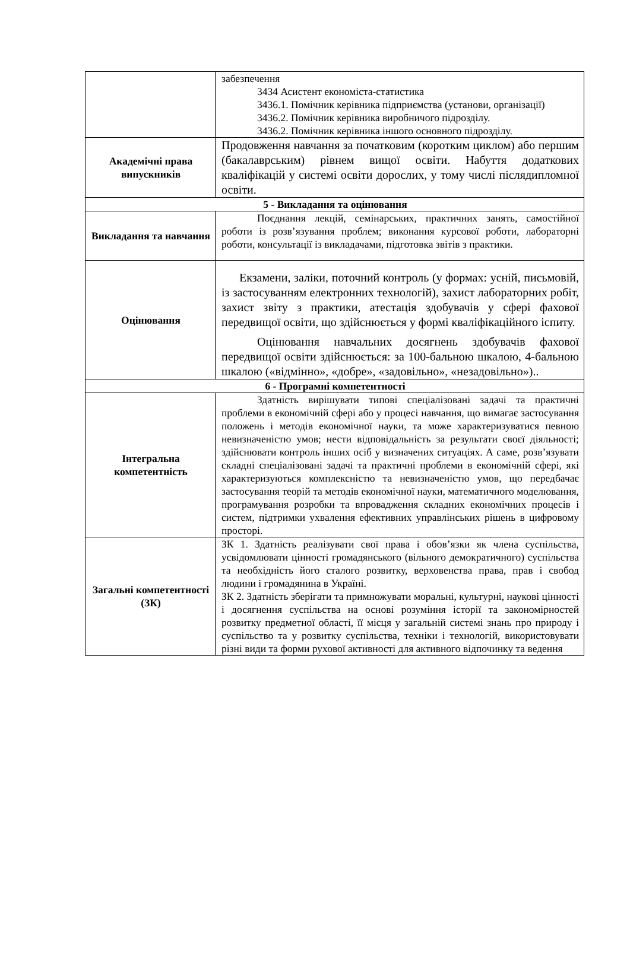| | забезпечення 3434 Асистент економіста-статистика 3436.1. Помічник керівника підприємства (установи, організації) 3436.2. Помічник керівника виробничого підрозділу. 3436.2. Помічник керівника іншого основного підрозділу. |
| Академічні права випускників | Продовження навчання за початковим (коротким циклом) або першим (бакалаврським) рівнем вищої освіти. Набуття додаткових кваліфікацій у системі освіти дорослих, у тому числі післядипломної освіти. |
| 5 - Викладання та оцінювання | |
| Викладання та навчання | Поєднання лекцій, семінарських, практичних занять, самостійної роботи із розв’язування проблем; виконання курсової роботи, лабораторні роботи, консультації із викладачами, підготовка звітів з практики. |
| Оцінювання | Екзамени, заліки, поточний контроль (у формах: усній, письмовій, із застосуванням електронних технологій), захист лабораторних робіт, захист звіту з практики, атестація здобувачів у сфері фахової передвищої освіти, що здійснюється у формі кваліфікаційного іспиту. Оцінювання навчальних досягнень здобувачів фахової передвищої освіти здійснюється: за 100-бальною шкалою, 4-бальною шкалою («відмінно», «добре», «задовільно», «незадовільно»).. |
| 6 - Програмні компетентності | |
| Інтегральна компетентність | Здатність вирішувати типові спеціалізовані задачі та практичні проблеми в економічній сфері або у процесі навчання, що вимагає застосування положень і методів економічної науки, та може характеризуватися певною невизначеністю умов; нести відповідальність за результати своєї діяльності; здійснювати контроль інших осіб у визначених ситуаціях. А саме, розв’язувати складні спеціалізовані задачі та практичні проблеми в економічній сфері, які характеризуються комплексністю та невизначеністю умов, що передбачає застосування теорій та методів економічної науки, математичного моделювання, програмування розробки та впровадження складних економічних процесів і систем, підтримки ухвалення ефективних управлінських рішень в цифровому просторі. |
| Загальні компетентності (ЗК) | ЗК 1. Здатність реалізувати свої права і обов’язки як члена суспільства, усвідомлювати цінності громадянського (вільного демократичного) суспільства та необхідність його сталого розвитку, верховенства права, прав і свобод людини і громадянина в Україні. ЗК 2. Здатність зберігати та примножувати моральні, культурні, наукові цінності і досягнення суспільства на основі розуміння історії та закономірностей розвитку предметної області, її місця у загальній системі знань про природу і суспільство та у розвитку суспільства, техніки і технологій, використовувати різні види та форми рухової активності для активного відпочинку та ведення |